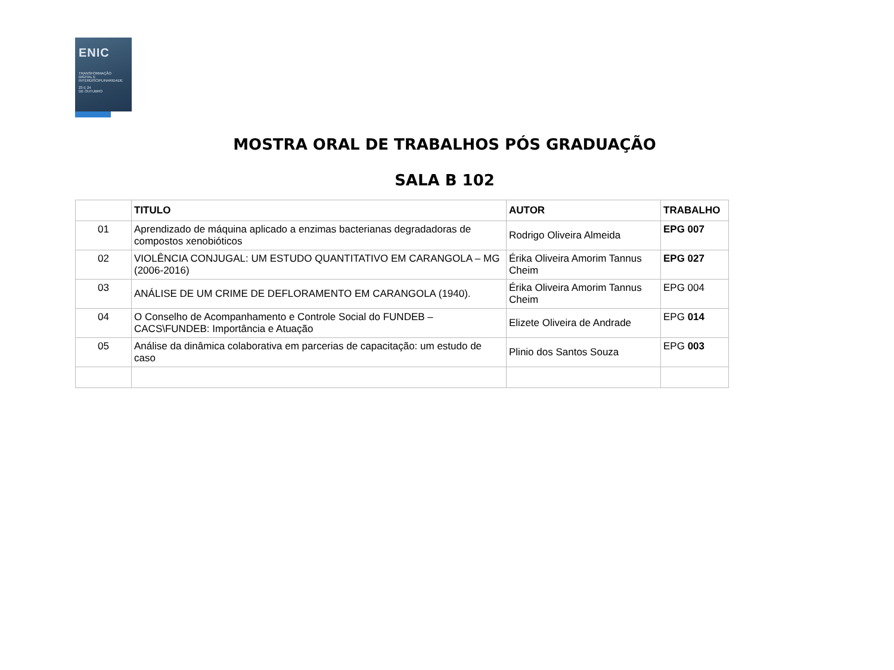ENIC
TRANSFORMAÇÃO
DIGITAL E
INTERDISCIPLINARIDADE
23 E 24
DE OUTUBRO
MOSTRA ORAL DE TRABALHOS PÓS GRADUAÇÃO
SALA B 102
| | TITULO | AUTOR | TRABALHO |
| --- | --- | --- | --- |
| 01 | Aprendizado de máquina aplicado a enzimas bacterianas degradadoras de compostos xenobióticos | Rodrigo Oliveira Almeida | EPG 007 |
| 02 | VIOLÊNCIA CONJUGAL: UM ESTUDO QUANTITATIVO EM CARANGOLA – MG (2006-2016) | Érika Oliveira Amorim Tannus Cheim | EPG 027 |
| 03 | ANÁLISE DE UM CRIME DE DEFLORAMENTO EM CARANGOLA (1940). | Érika Oliveira Amorim Tannus Cheim | EPG 004 |
| 04 | O Conselho de Acompanhamento e Controle Social do FUNDEB – CACS\FUNDEB: Importância e Atuação | Elizete Oliveira de Andrade | EPG 014 |
| 05 | Análise da dinâmica colaborativa em parcerias de capacitação: um estudo de caso | Plinio dos Santos Souza | EPG 003 |